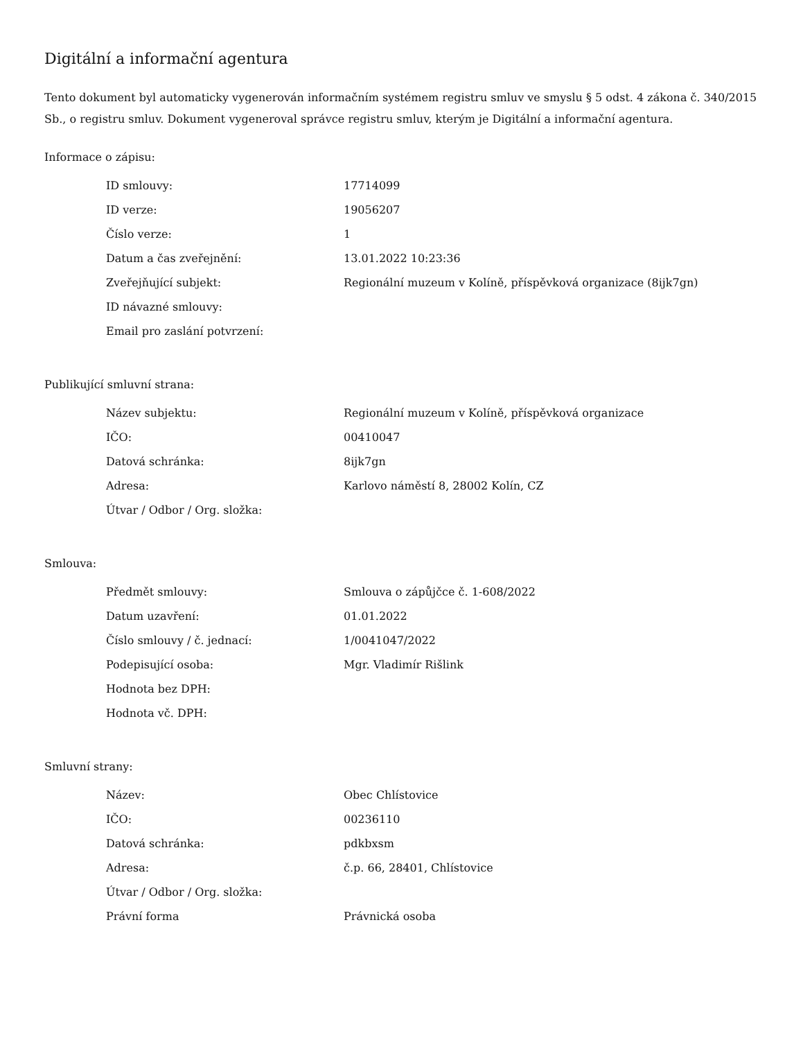Digitální a informační agentura
Tento dokument byl automaticky vygenerován informačním systémem registru smluv ve smyslu § 5 odst. 4 zákona č. 340/2015 Sb., o registru smluv. Dokument vygeneroval správce registru smluv, kterým je Digitální a informační agentura.
Informace o zápisu:
| ID smlouvy: | 17714099 |
| ID verze: | 19056207 |
| Číslo verze: | 1 |
| Datum a čas zveřejnění: | 13.01.2022 10:23:36 |
| Zveřejňující subjekt: | Regionální muzeum v Kolíně, příspěvková organizace (8ijk7gn) |
| ID návazné smlouvy: | |
| Email pro zaslání potvrzení: | |
Publikující smluvní strana:
| Název subjektu: | Regionální muzeum v Kolíně, příspěvková organizace |
| IČO: | 00410047 |
| Datová schránka: | 8ijk7gn |
| Adresa: | Karlovo náměstí 8, 28002 Kolín, CZ |
| Útvar / Odbor / Org. složka: | |
Smlouva:
| Předmět smlouvy: | Smlouva o zápůjčce č. 1-608/2022 |
| Datum uzavření: | 01.01.2022 |
| Číslo smlouvy / č. jednací: | 1/0041047/2022 |
| Podepisující osoba: | Mgr. Vladimír Rišlink |
| Hodnota bez DPH: | |
| Hodnota vč. DPH: | |
Smluvní strany:
| Název: | Obec Chlístovice |
| IČO: | 00236110 |
| Datová schránka: | pdkbxsm |
| Adresa: | č.p. 66, 28401, Chlístovice |
| Útvar / Odbor / Org. složka: | |
| Právní forma | Právnická osoba |